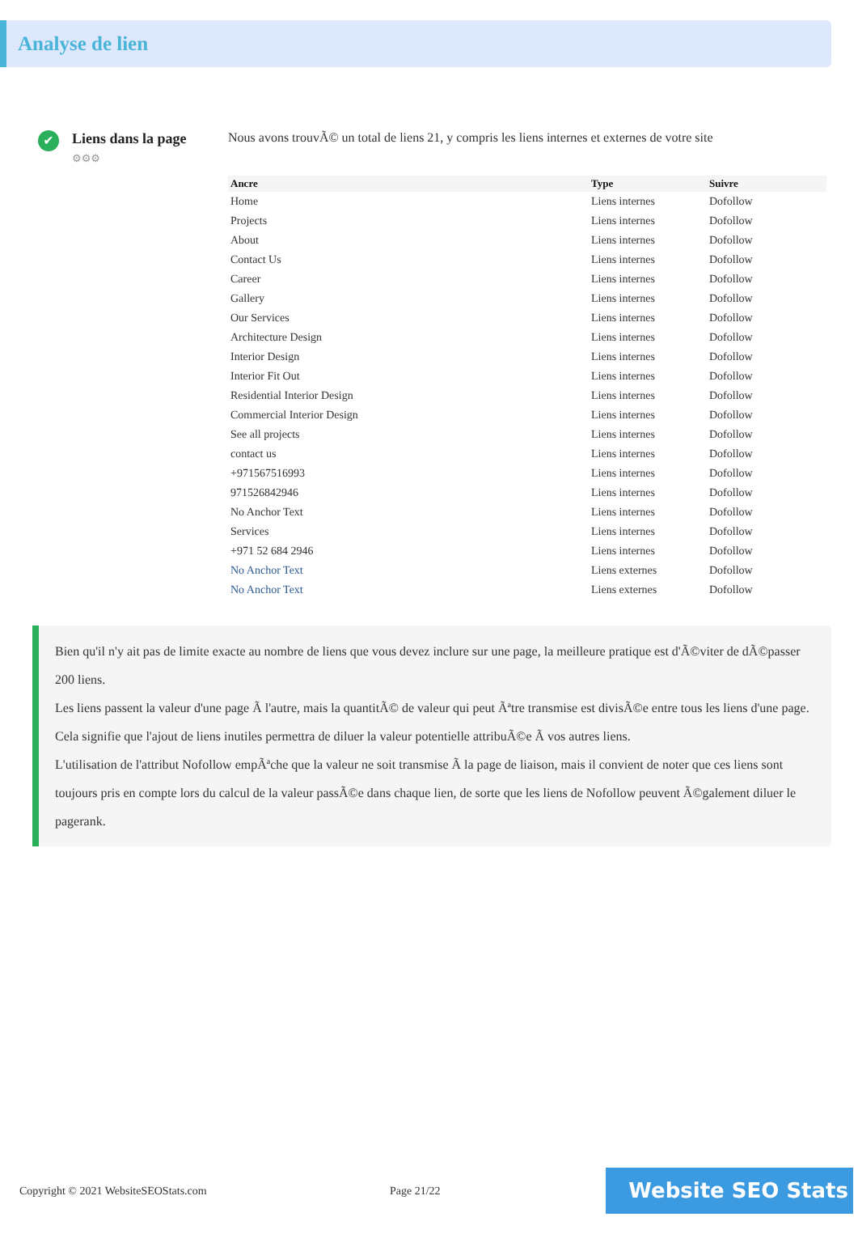Analyse de lien
✔
Liens dans la page
⚙⚙⚙
Nous avons trouvÃ© un total de liens 21, y compris les liens internes et externes de votre site
| Ancre | Type | Suivre |
| --- | --- | --- |
| Home | Liens internes | Dofollow |
| Projects | Liens internes | Dofollow |
| About | Liens internes | Dofollow |
| Contact Us | Liens internes | Dofollow |
| Career | Liens internes | Dofollow |
| Gallery | Liens internes | Dofollow |
| Our Services | Liens internes | Dofollow |
| Architecture Design | Liens internes | Dofollow |
| Interior Design | Liens internes | Dofollow |
| Interior Fit Out | Liens internes | Dofollow |
| Residential Interior Design | Liens internes | Dofollow |
| Commercial Interior Design | Liens internes | Dofollow |
| See all projects | Liens internes | Dofollow |
| contact us | Liens internes | Dofollow |
| +971567516993 | Liens internes | Dofollow |
| 971526842946 | Liens internes | Dofollow |
| No Anchor Text | Liens internes | Dofollow |
| Services | Liens internes | Dofollow |
| +971 52 684 2946 | Liens internes | Dofollow |
| No Anchor Text | Liens externes | Dofollow |
| No Anchor Text | Liens externes | Dofollow |
Bien qu'il n'y ait pas de limite exacte au nombre de liens que vous devez inclure sur une page, la meilleure pratique est d'Ã©viter de dÃ©passer 200 liens.
Les liens passent la valeur d'une page Ã l'autre, mais la quantitÃ© de valeur qui peut Ãªtre transmise est divisÃ©e entre tous les liens d'une page. Cela signifie que l'ajout de liens inutiles permettra de diluer la valeur potentielle attribuÃ©e Ã vos autres liens.
L'utilisation de l'attribut Nofollow empÃªche que la valeur ne soit transmise Ã la page de liaison, mais il convient de noter que ces liens sont toujours pris en compte lors du calcul de la valeur passÃ©e dans chaque lien, de sorte que les liens de Nofollow peuvent Ã©galement diluer le pagerank.
Copyright © 2021 WebsiteSEOStats.com Page 21/22
Website SEO Stats